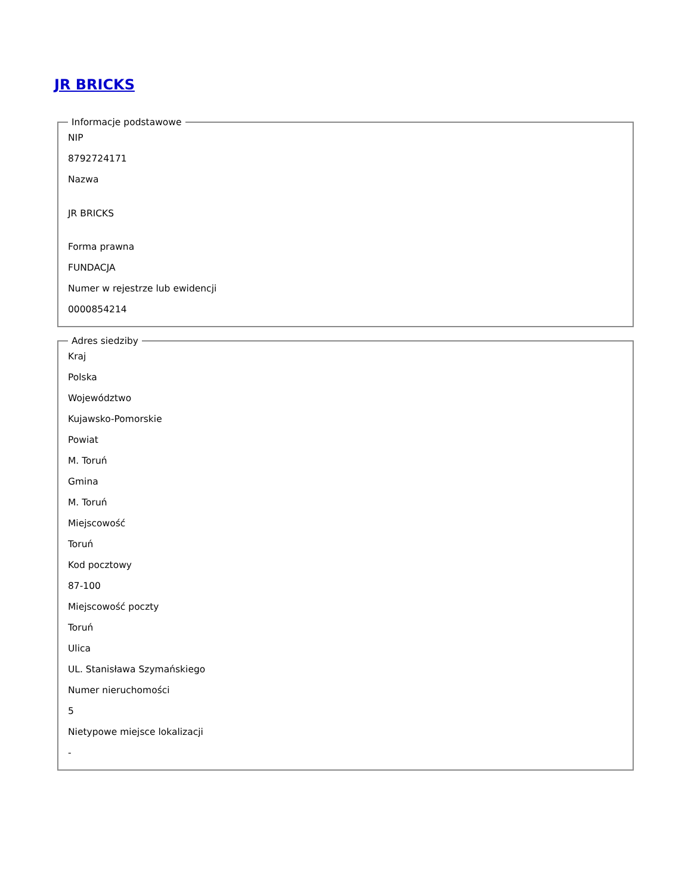JR BRICKS
Informacje podstawowe
NIP
8792724171
Nazwa
JR BRICKS
Forma prawna
FUNDACJA
Numer w rejestrze lub ewidencji
0000854214
Adres siedziby
Kraj
Polska
Województwo
Kujawsko-Pomorskie
Powiat
M. Toruń
Gmina
M. Toruń
Miejscowość
Toruń
Kod pocztowy
87-100
Miejscowość poczty
Toruń
Ulica
UL. Stanisława Szymańskiego
Numer nieruchomości
5
Nietypowe miejsce lokalizacji
-